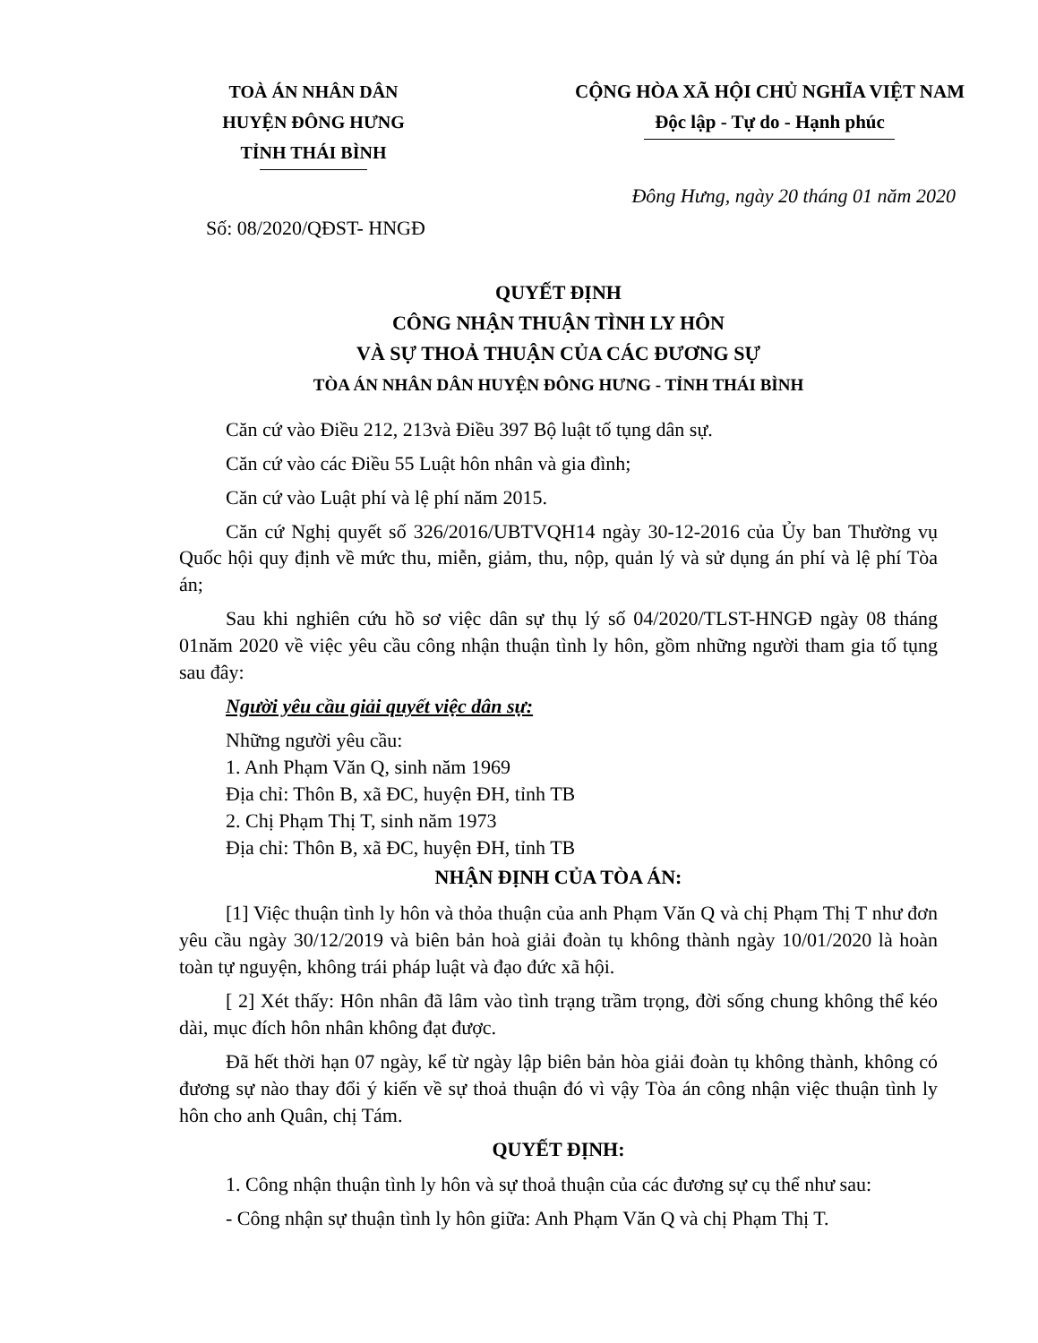TOÀ ÁN NHÂN DÂN
HUYỆN ĐÔNG HƯNG
TỈNH THÁI BÌNH
CỘNG HÒA XÃ HỘI CHỦ NGHĨA VIỆT NAM
Độc lập - Tự do - Hạnh phúc
Đông Hưng, ngày 20 tháng 01 năm 2020
Số: 08/2020/QĐST- HNGĐ
QUYẾT ĐỊNH
CÔNG NHẬN THUẬN TÌNH LY HÔN
VÀ SỰ THOẢ THUẬN CỦA CÁC ĐƯƠNG SỰ
TÒA ÁN NHÂN DÂN HUYỆN ĐÔNG HƯNG - TỈNH THÁI BÌNH
Căn cứ vào Điều 212, 213và Điều 397 Bộ luật tố tụng dân sự.
Căn cứ vào các Điều 55 Luật hôn nhân và gia đình;
Căn cứ vào Luật phí và lệ phí năm 2015.
Căn cứ Nghị quyết số 326/2016/UBTVQH14 ngày 30-12-2016 của Ủy ban Thường vụ Quốc hội quy định về mức thu, miễn, giảm, thu, nộp, quản lý và sử dụng án phí và lệ phí Tòa án;
Sau khi nghiên cứu hồ sơ việc dân sự thụ lý số 04/2020/TLST-HNGĐ ngày 08 tháng 01năm 2020 về việc yêu cầu công nhận thuận tình ly hôn, gồm những người tham gia tố tụng sau đây:
Người yêu cầu giải quyết việc dân sự:
Những người yêu cầu:
1. Anh Phạm Văn Q, sinh năm 1969
Địa chỉ: Thôn B, xã ĐC, huyện ĐH, tỉnh TB
2. Chị Phạm Thị T, sinh năm 1973
Địa chỉ: Thôn B, xã ĐC, huyện ĐH, tỉnh TB
NHẬN ĐỊNH CỦA TÒA ÁN:
[1] Việc thuận tình ly hôn và thỏa thuận của anh Phạm Văn Q và chị Phạm Thị T như đơn yêu cầu ngày 30/12/2019 và biên bản hoà giải đoàn tụ không thành ngày 10/01/2020 là hoàn toàn tự nguyện, không trái pháp luật và đạo đức xã hội.
[ 2] Xét thấy: Hôn nhân đã lâm vào tình trạng trầm trọng, đời sống chung không thể kéo dài, mục đích hôn nhân không đạt được.
Đã hết thời hạn 07 ngày, kể từ ngày lập biên bản hòa giải đoàn tụ không thành, không có đương sự nào thay đổi ý kiến về sự thoả thuận đó vì vậy Tòa án công nhận việc thuận tình ly hôn cho anh Quân, chị Tám.
QUYẾT ĐỊNH:
1. Công nhận thuận tình ly hôn và sự thoả thuận của các đương sự cụ thể như sau:
- Công nhận sự thuận tình ly hôn giữa: Anh Phạm Văn Q và chị Phạm Thị T.